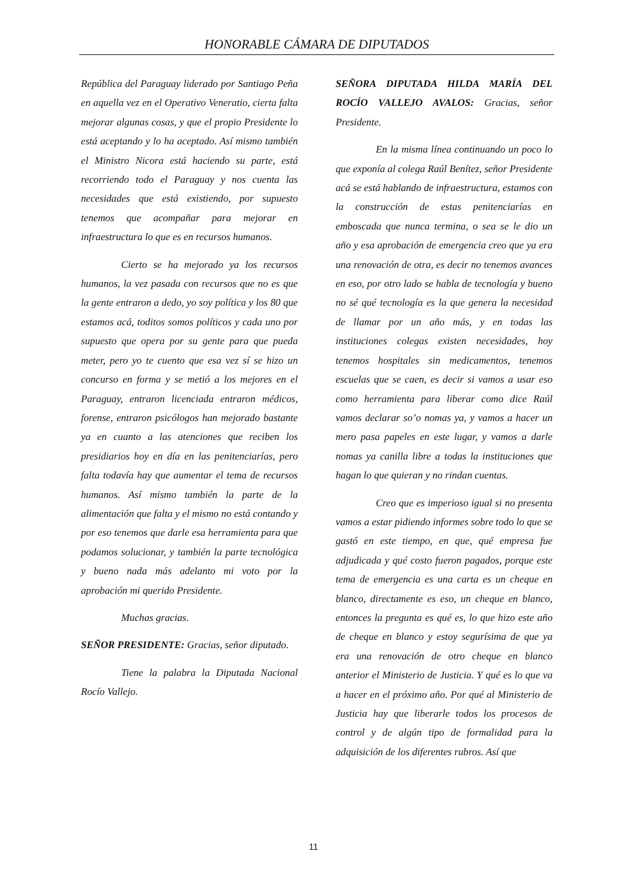HONORABLE CÁMARA DE DIPUTADOS
República del Paraguay liderado por Santiago Peña en aquella vez en el Operativo Veneratio, cierta falta mejorar algunas cosas, y que el propio Presidente lo está aceptando y lo ha aceptado. Así mismo también el Ministro Nicora está haciendo su parte, está recorriendo todo el Paraguay y nos cuenta las necesidades que está existiendo, por supuesto tenemos que acompañar para mejorar en infraestructura lo que es en recursos humanos.
Cierto se ha mejorado ya los recursos humanos, la vez pasada con recursos que no es que la gente entraron a dedo, yo soy política y los 80 que estamos acá, toditos somos políticos y cada uno por supuesto que opera por su gente para que pueda meter, pero yo te cuento que esa vez sí se hizo un concurso en forma y se metió a los mejores en el Paraguay, entraron licenciada entraron médicos, forense, entraron psicólogos han mejorado bastante ya en cuanto a las atenciones que reciben los presidiarios hoy en día en las penitenciarías, pero falta todavía hay que aumentar el tema de recursos humanos. Así mismo también la parte de la alimentación que falta y el mismo no está contando y por eso tenemos que darle esa herramienta para que podamos solucionar, y también la parte tecnológica y bueno nada más adelanto mi voto por la aprobación mi querido Presidente.
Muchas gracias.
SEÑOR PRESIDENTE: Gracias, señor diputado.
Tiene la palabra la Diputada Nacional Rocío Vallejo.
SEÑORA DIPUTADA HILDA MARÍA DEL ROCÍO VALLEJO AVALOS: Gracias, señor Presidente.
En la misma línea continuando un poco lo que exponía al colega Raúl Benítez, señor Presidente acá se está hablando de infraestructura, estamos con la construcción de estas penitenciarías en emboscada que nunca termina, o sea se le dio un año y esa aprobación de emergencia creo que ya era una renovación de otra, es decir no tenemos avances en eso, por otro lado se habla de tecnología y bueno no sé qué tecnología es la que genera la necesidad de llamar por un año más, y en todas las instituciones colegas existen necesidades, hoy tenemos hospitales sin medicamentos, tenemos escuelas que se caen, es decir si vamos a usar eso como herramienta para liberar como dice Raúl vamos declarar so’o nomas ya, y vamos a hacer un mero pasa papeles en este lugar, y vamos a darle nomas ya canilla libre a todas la instituciones que hagan lo que quieran y no rindan cuentas.
Creo que es imperioso igual si no presenta vamos a estar pidiendo informes sobre todo lo que se gastó en este tiempo, en que, qué empresa fue adjudicada y qué costo fueron pagados, porque este tema de emergencia es una carta es un cheque en blanco, directamente es eso, un cheque en blanco, entonces la pregunta es qué es, lo que hizo este año de cheque en blanco y estoy segurísima de que ya era una renovación de otro cheque en blanco anterior el Ministerio de Justicia. Y qué es lo que va a hacer en el próximo año. Por qué al Ministerio de Justicia hay que liberarle todos los procesos de control y de algún tipo de formalidad para la adquisición de los diferentes rubros. Así que
11